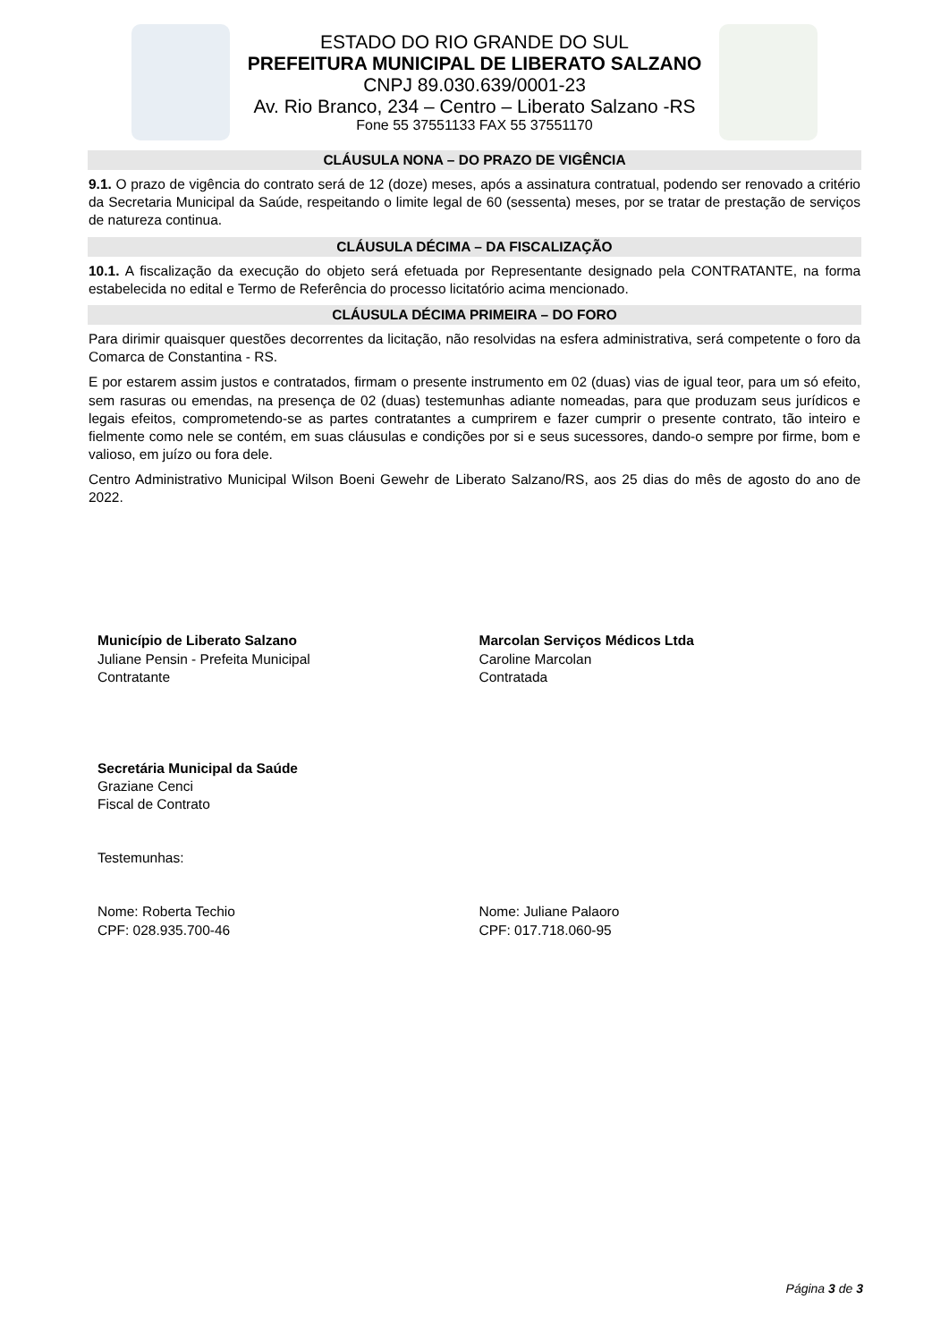ESTADO DO RIO GRANDE DO SUL
PREFEITURA MUNICIPAL DE LIBERATO SALZANO
CNPJ 89.030.639/0001-23
Av. Rio Branco, 234 – Centro – Liberato Salzano -RS
Fone 55 37551133 FAX 55 37551170
CLÁUSULA NONA – DO PRAZO DE VIGÊNCIA
9.1. O prazo de vigência do contrato será de 12 (doze) meses, após a assinatura contratual, podendo ser renovado a critério da Secretaria Municipal da Saúde, respeitando o limite legal de 60 (sessenta) meses, por se tratar de prestação de serviços de natureza continua.
CLÁUSULA DÉCIMA – DA FISCALIZAÇÃO
10.1. A fiscalização da execução do objeto será efetuada por Representante designado pela CONTRATANTE, na forma estabelecida no edital e Termo de Referência do processo licitatório acima mencionado.
CLÁUSULA DÉCIMA PRIMEIRA – DO FORO
Para dirimir quaisquer questões decorrentes da licitação, não resolvidas na esfera administrativa, será competente o foro da Comarca de Constantina - RS.
E por estarem assim justos e contratados, firmam o presente instrumento em 02 (duas) vias de igual teor, para um só efeito, sem rasuras ou emendas, na presença de 02 (duas) testemunhas adiante nomeadas, para que produzam seus jurídicos e legais efeitos, comprometendo-se as partes contratantes a cumprirem e fazer cumprir o presente contrato, tão inteiro e fielmente como nele se contém, em suas cláusulas e condições por si e seus sucessores, dando-o sempre por firme, bom e valioso, em juízo ou fora dele.
Centro Administrativo Municipal Wilson Boeni Gewehr de Liberato Salzano/RS, aos 25 dias do mês de agosto do ano de 2022.
Município de Liberato Salzano
Juliane Pensin - Prefeita Municipal
Contratante
Marcolan Serviços Médicos Ltda
Caroline Marcolan
Contratada
Secretária Municipal da Saúde
Graziane Cenci
Fiscal de Contrato
Testemunhas:
Nome: Roberta Techio
CPF: 028.935.700-46
Nome: Juliane Palaoro
CPF: 017.718.060-95
Página 3 de 3